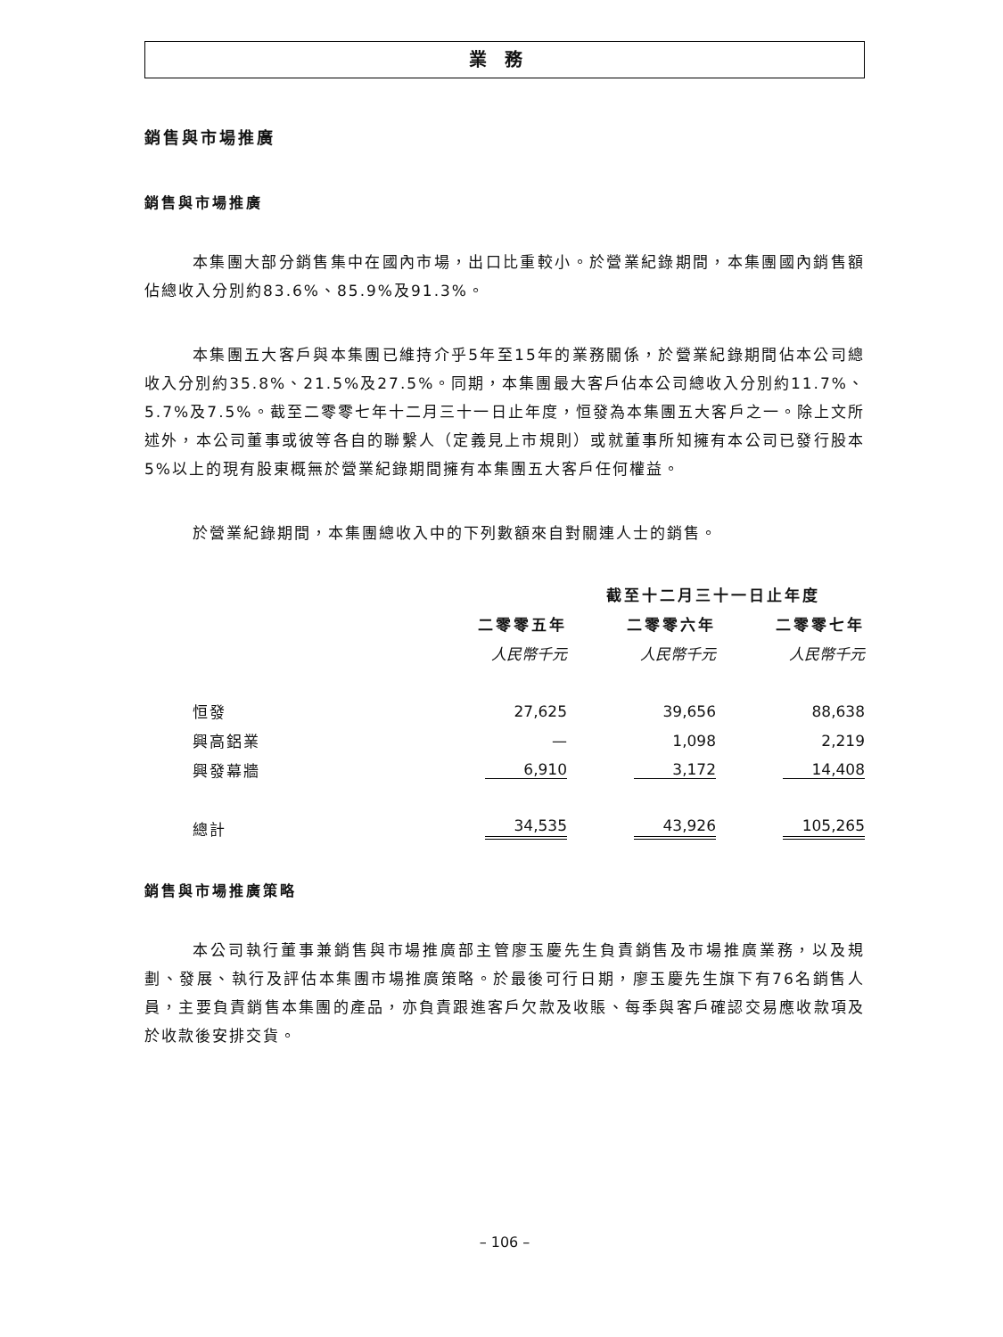業務
銷售與市場推廣
銷售與市場推廣
本集團大部分銷售集中在國內市場，出口比重較小。於營業紀錄期間，本集團國內銷售額佔總收入分別約83.6%、85.9%及91.3%。
本集團五大客戶與本集團已維持介乎5年至15年的業務關係，於營業紀錄期間佔本公司總收入分別約35.8%、21.5%及27.5%。同期，本集團最大客戶佔本公司總收入分別約11.7%、5.7%及7.5%。截至二零零七年十二月三十一日止年度，恒發為本集團五大客戶之一。除上文所述外，本公司董事或彼等各自的聯繫人（定義見上市規則）或就董事所知擁有本公司已發行股本5%以上的現有股東概無於營業紀錄期間擁有本集團五大客戶任何權益。
於營業紀錄期間，本集團總收入中的下列數額來自對關連人士的銷售。
| | 截至十二月三十一日止年度 | | |
| --- | --- | --- | --- |
| | 二零零五年 | 二零零六年 | 二零零七年 |
| | 人民幣千元 | 人民幣千元 | 人民幣千元 |
| 恒發 | 27,625 | 39,656 | 88,638 |
| 興高鋁業 | — | 1,098 | 2,219 |
| 興發幕牆 | 6,910 | 3,172 | 14,408 |
| 總計 | 34,535 | 43,926 | 105,265 |
銷售與市場推廣策略
本公司執行董事兼銷售與市場推廣部主管廖玉慶先生負責銷售及市場推廣業務，以及規劃、發展、執行及評估本集團市場推廣策略。於最後可行日期，廖玉慶先生旗下有76名銷售人員，主要負責銷售本集團的產品，亦負責跟進客戶欠款及收賬、每季與客戶確認交易應收款項及於收款後安排交貨。
– 106 –